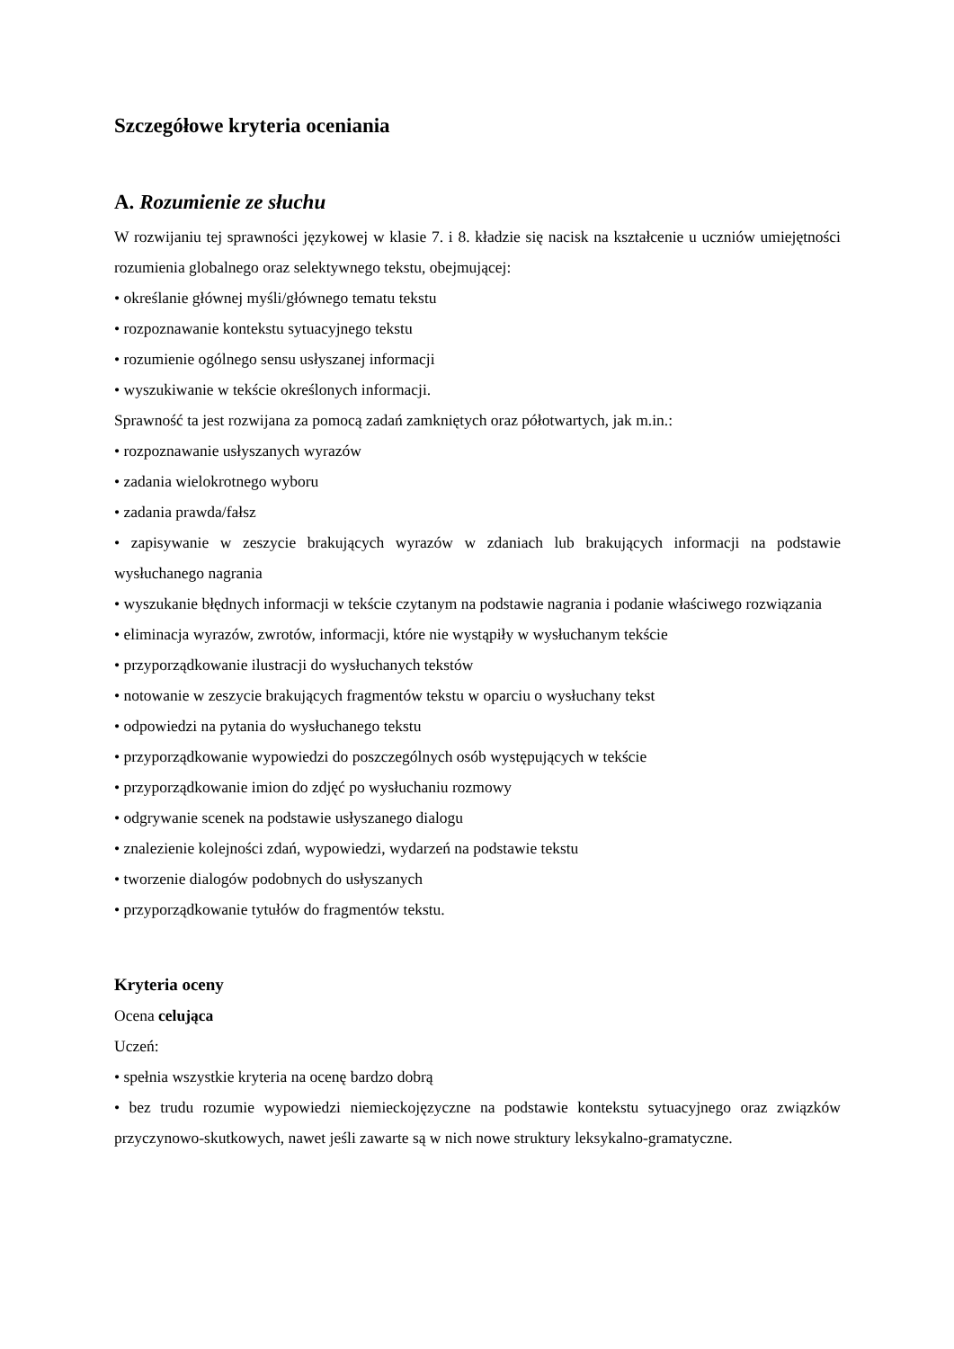Szczegółowe kryteria oceniania
A. Rozumienie ze słuchu
W rozwijaniu tej sprawności językowej w klasie 7. i 8. kładzie się nacisk na kształcenie u uczniów umiejętności rozumienia globalnego oraz selektywnego tekstu, obejmującej:
• określanie głównej myśli/głównego tematu tekstu
• rozpoznawanie kontekstu sytuacyjnego tekstu
• rozumienie ogólnego sensu usłyszanej informacji
• wyszukiwanie w tekście określonych informacji.
Sprawność ta jest rozwijana za pomocą zadań zamkniętych oraz półotwartych, jak m.in.:
• rozpoznawanie usłyszanych wyrazów
• zadania wielokrotnego wyboru
• zadania prawda/fałsz
• zapisywanie w zeszycie brakujących wyrazów w zdaniach lub brakujących informacji na podstawie wysłuchanego nagrania
• wyszukanie błędnych informacji w tekście czytanym na podstawie nagrania i podanie właściwego rozwiązania
• eliminacja wyrazów, zwrotów, informacji, które nie wystąpiły w wysłuchanym tekście
• przyporządkowanie ilustracji do wysłuchanych tekstów
• notowanie w zeszycie brakujących fragmentów tekstu w oparciu o wysłuchany tekst
• odpowiedzi na pytania do wysłuchanego tekstu
• przyporządkowanie wypowiedzi do poszczególnych osób występujących w tekście
• przyporządkowanie imion do zdjęć po wysłuchaniu rozmowy
• odgrywanie scenek na podstawie usłyszanego dialogu
• znalezienie kolejności zdań, wypowiedzi, wydarzeń na podstawie tekstu
• tworzenie dialogów podobnych do usłyszanych
• przyporządkowanie tytułów do fragmentów tekstu.
Kryteria oceny
Ocena celująca
Uczeń:
• spełnia wszystkie kryteria na ocenę bardzo dobrą
• bez trudu rozumie wypowiedzi niemieckojęzyczne na podstawie kontekstu sytuacyjnego oraz związków przyczynowo-skutkowych, nawet jeśli zawarte są w nich nowe struktury leksykalno-gramatyczne.